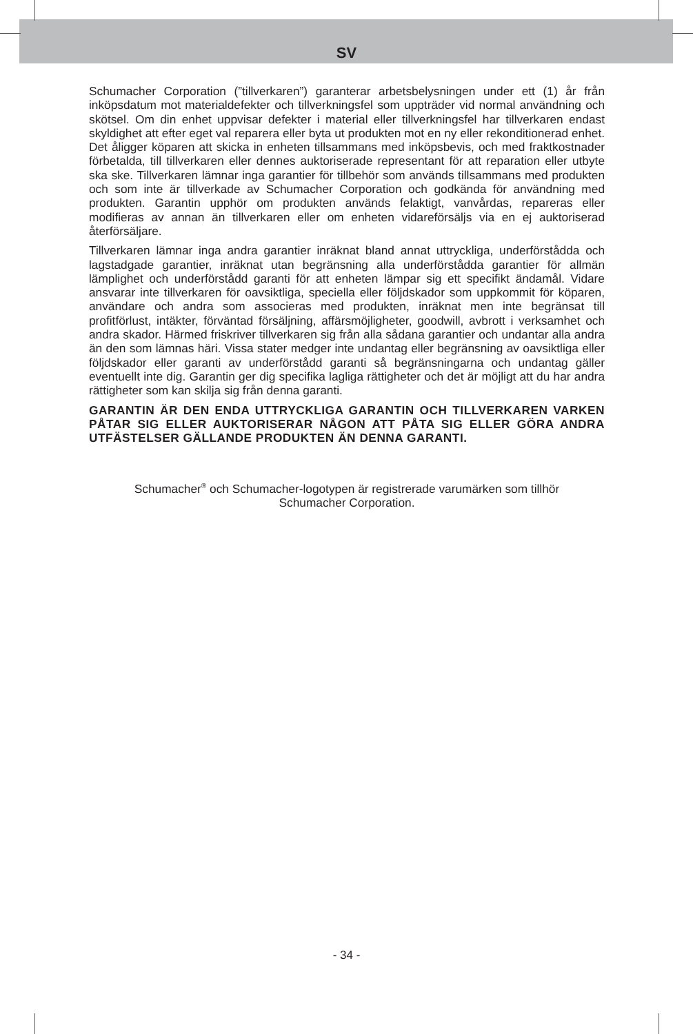SV
Schumacher Corporation (”tillverkaren”) garanterar arbetsbelysningen under ett (1) år från inköpsdatum mot materialdefekter och tillverkningsfel som uppträder vid normal användning och skötsel. Om din enhet uppvisar defekter i material eller tillverkningsfel har tillverkaren endast skyldighet att efter eget val reparera eller byta ut produkten mot en ny eller rekonditionerad enhet. Det åligger köparen att skicka in enheten tillsammans med inköpsbevis, och med fraktkostnader förbetalda, till tillverkaren eller dennes auktoriserade representant för att reparation eller utbyte ska ske. Tillverkaren lämnar inga garantier för tillbehör som används tillsammans med produkten och som inte är tillverkade av Schumacher Corporation och godkända för användning med produkten. Garantin upphör om produkten används felaktigt, vanvårdas, repareras eller modifieras av annan än tillverkaren eller om enheten vidareförsäljs via en ej auktoriserad återförsäljare.
Tillverkaren lämnar inga andra garantier inräknat bland annat uttryckliga, underförstådda och lagstadgade garantier, inräknat utan begränsning alla underförstådda garantier för allmän lämplighet och underförstådd garanti för att enheten lämpar sig ett specifikt ändamål. Vidare ansvarar inte tillverkaren för oavsiktliga, speciella eller följdskador som uppkommit för köparen, användare och andra som associeras med produkten, inräknat men inte begränsat till profitförlust, intäkter, förväntad försäljning, affärsmöjligheter, goodwill, avbrott i verksamhet och andra skador. Härmed friskriver tillverkaren sig från alla sådana garantier och undantar alla andra än den som lämnas häri. Vissa stater medger inte undantag eller begränsning av oavsiktliga eller följdskador eller garanti av underförstådd garanti så begränsningarna och undantag gäller eventuellt inte dig. Garantin ger dig specifika lagliga rättigheter och det är möjligt att du har andra rättigheter som kan skilja sig från denna garanti.
GARANTIN ÄR DEN ENDA UTTRYCKLIGA GARANTIN OCH TILLVERKAREN VARKEN PÅTAR SIG ELLER AUKTORISERAR NÅGON ATT PÅTA SIG ELLER GÖRA ANDRA UTFÄSTELSER GÄLLANDE PRODUKTEN ÄN DENNA GARANTI.
Schumacher<sup>®</sup> och Schumacher-logotypen är registrerade varumärken som tillhör
Schumacher Corporation.
- 34 -